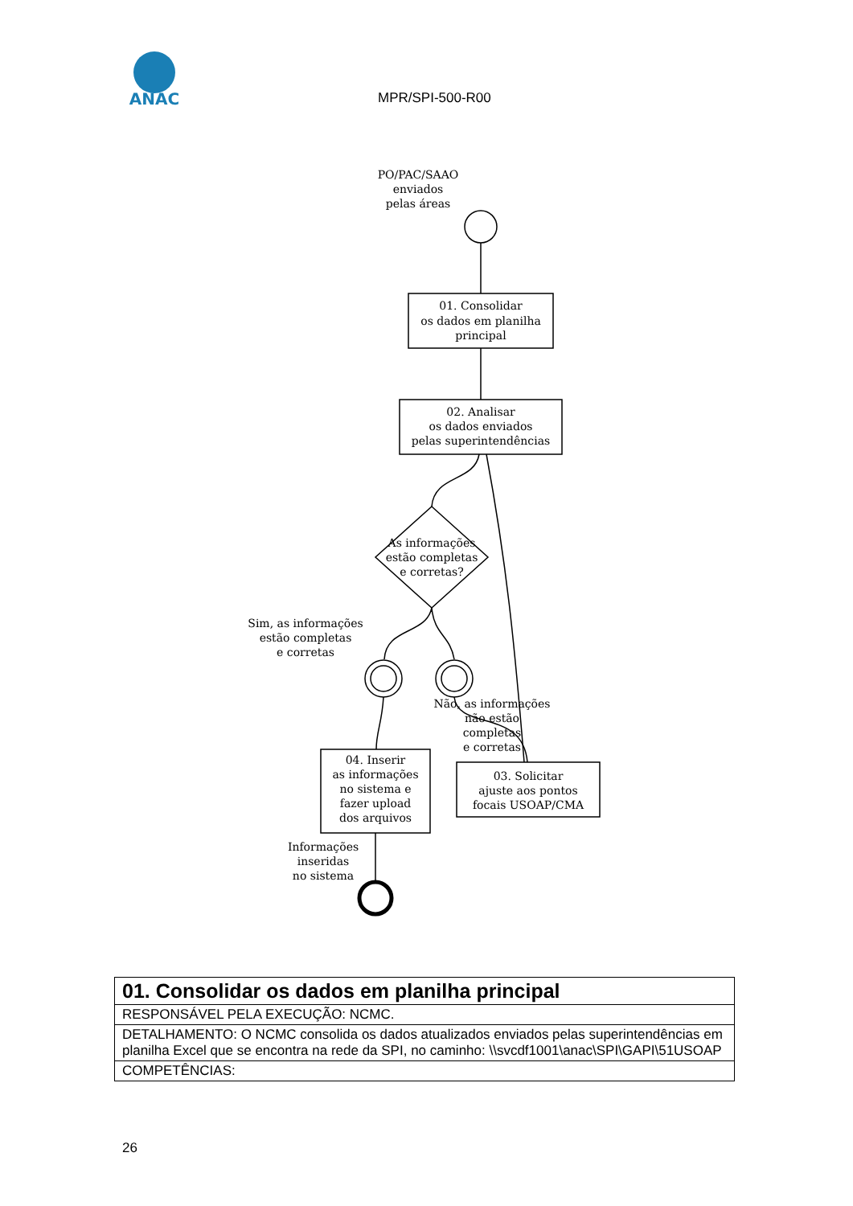ANAC
PO/PAC/SAAO
enviados
pelas áreas
01. Consolidar
os dados em planilha
principal
02. Analisar
os dados enviados
pelas superintendências
As informações
estão completas
e corretas?
Sim, as informações
estão completas
e corretas
Não, as informações
não estão
completas
e corretas
04. Inserir
as informações
no sistema e
fazer upload
dos arquivos
03. Solicitar
ajuste aos pontos
focais USOAP/CMA
Informações
inseridas
no sistema
MPR/SPI-500-R00
| 01. Consolidar os dados em planilha principal |
| RESPONSÁVEL PELA EXECUÇÃO: NCMC. |
| DETALHAMENTO: O NCMC consolida os dados atualizados enviados pelas superintendências em planilha Excel que se encontra na rede da SPI, no caminho: \\svcdf1001\anac\SPI\GAPI\51USOAP |
| COMPETÊNCIAS: |
26